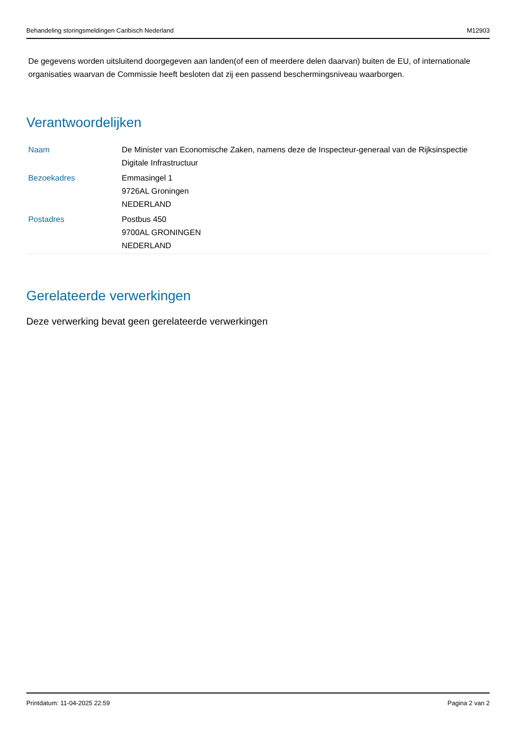Behandeling storingsmeldingen Caribisch Nederland M12903
De gegevens worden uitsluitend doorgegeven aan landen(of een of meerdere delen daarvan) buiten de EU, of internationale organisaties waarvan de Commissie heeft besloten dat zij een passend beschermingsniveau waarborgen.
Verantwoordelijken
| Naam | De Minister van Economische Zaken, namens deze de Inspecteur-generaal van de Rijksinspectie Digitale Infrastructuur |
| Bezoekadres | Emmasingel 1 9726AL Groningen NEDERLAND |
| Postadres | Postbus 450 9700AL GRONINGEN NEDERLAND |
Gerelateerde verwerkingen
Deze verwerking bevat geen gerelateerde verwerkingen
Printdatum: 11-04-2025 22:59 Pagina 2 van 2